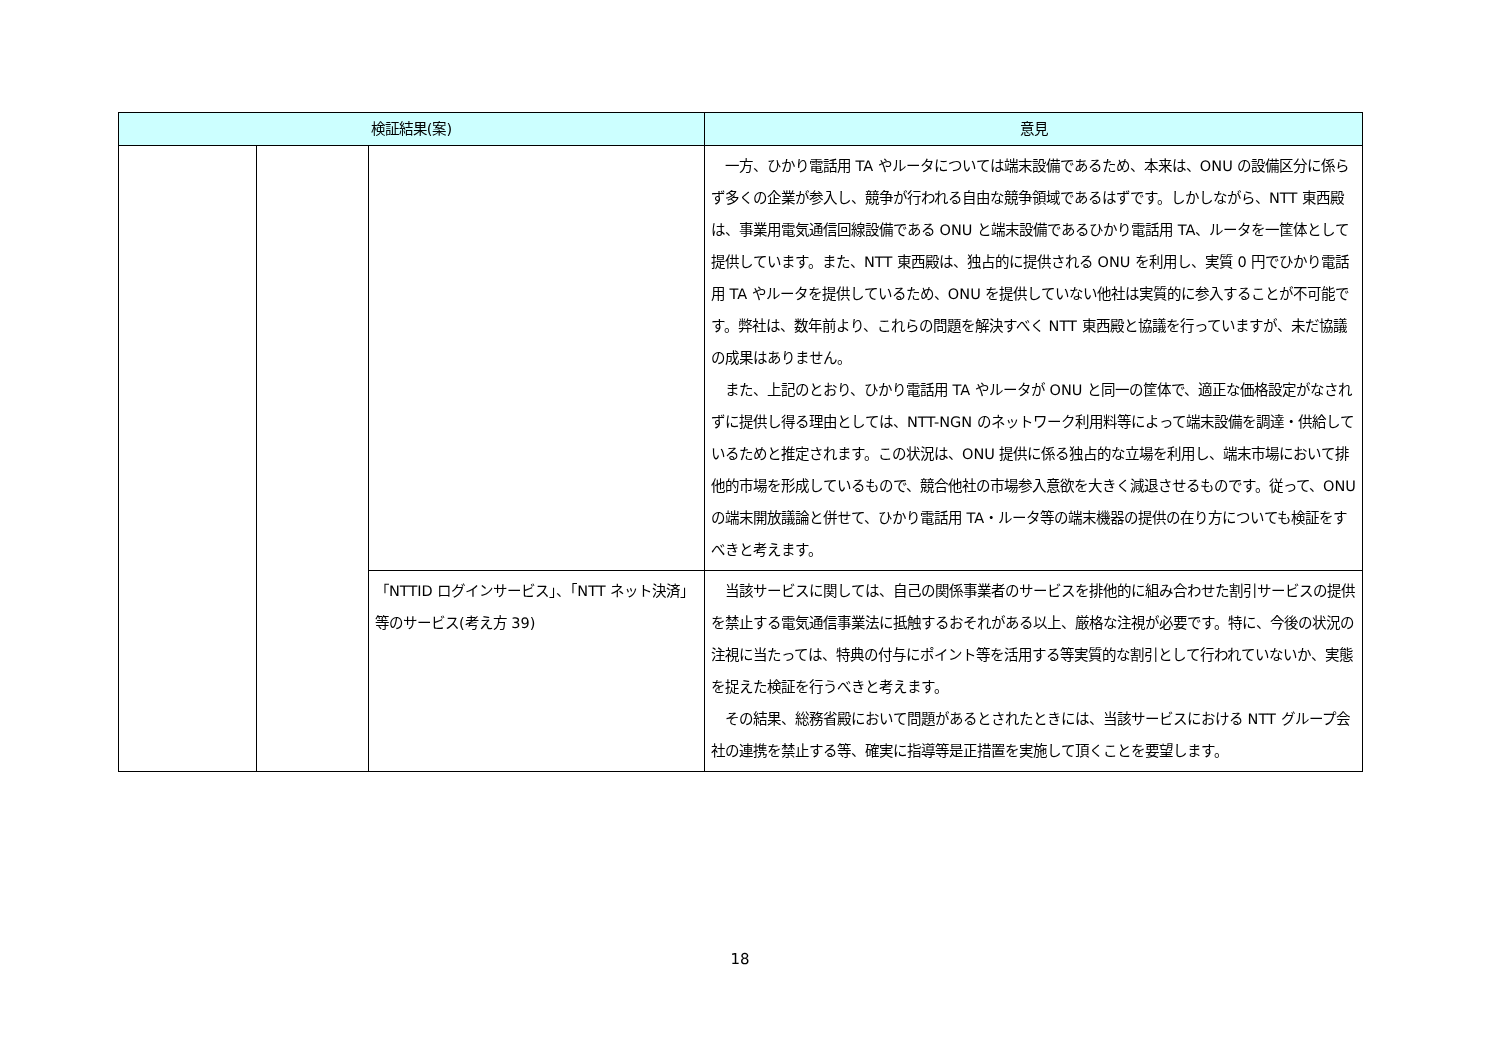| 検証結果(案) | | | 意見 |
| --- | --- | --- | --- |
| | | | 一方、ひかり電話用 TA やルータについては端末設備であるため、本来は、ONU の設備区分に係らず多くの企業が参入し、競争が行われる自由な競争領域であるはずです。しかしながら、NTT 東西殿は、事業用電気通信回線設備である ONU と端末設備であるひかり電話用 TA、ルータを一筐体として提供しています。また、NTT 東西殿は、独占的に提供される ONU を利用し、実質 0 円でひかり電話用 TA やルータを提供しているため、ONU を提供していない他社は実質的に参入することが不可能です。弊社は、数年前より、これらの問題を解決すべく NTT 東西殿と協議を行っていますが、未だ協議の成果はありません。 また、上記のとおり、ひかり電話用 TA やルータが ONU と同一の筐体で、適正な価格設定がなされずに提供し得る理由としては、NTT-NGN のネットワーク利用料等によって端末設備を調達・供給しているためと推定されます。この状況は、ONU 提供に係る独占的な立場を利用し、端末市場において排他的市場を形成しているもので、競合他社の市場参入意欲を大きく減退させるものです。従って、ONU の端末開放議論と併せて、ひかり電話用 TA・ルータ等の端末機器の提供の在り方についても検証をすべきと考えます。 |
| | | 「NTTID ログインサービス」、「NTT ネット決済」等のサービス(考え方 39) | 当該サービスに関しては、自己の関係事業者のサービスを排他的に組み合わせた割引サービスの提供を禁止する電気通信事業法に抵触するおそれがある以上、厳格な注視が必要です。特に、今後の状況の注視に当たっては、特典の付与にポイント等を活用する等実質的な割引として行われていないか、実態を捉えた検証を行うべきと考えます。 その結果、総務省殿において問題があるとされたときには、当該サービスにおける NTT グループ会社の連携を禁止する等、確実に指導等是正措置を実施して頂くことを要望します。 |
18